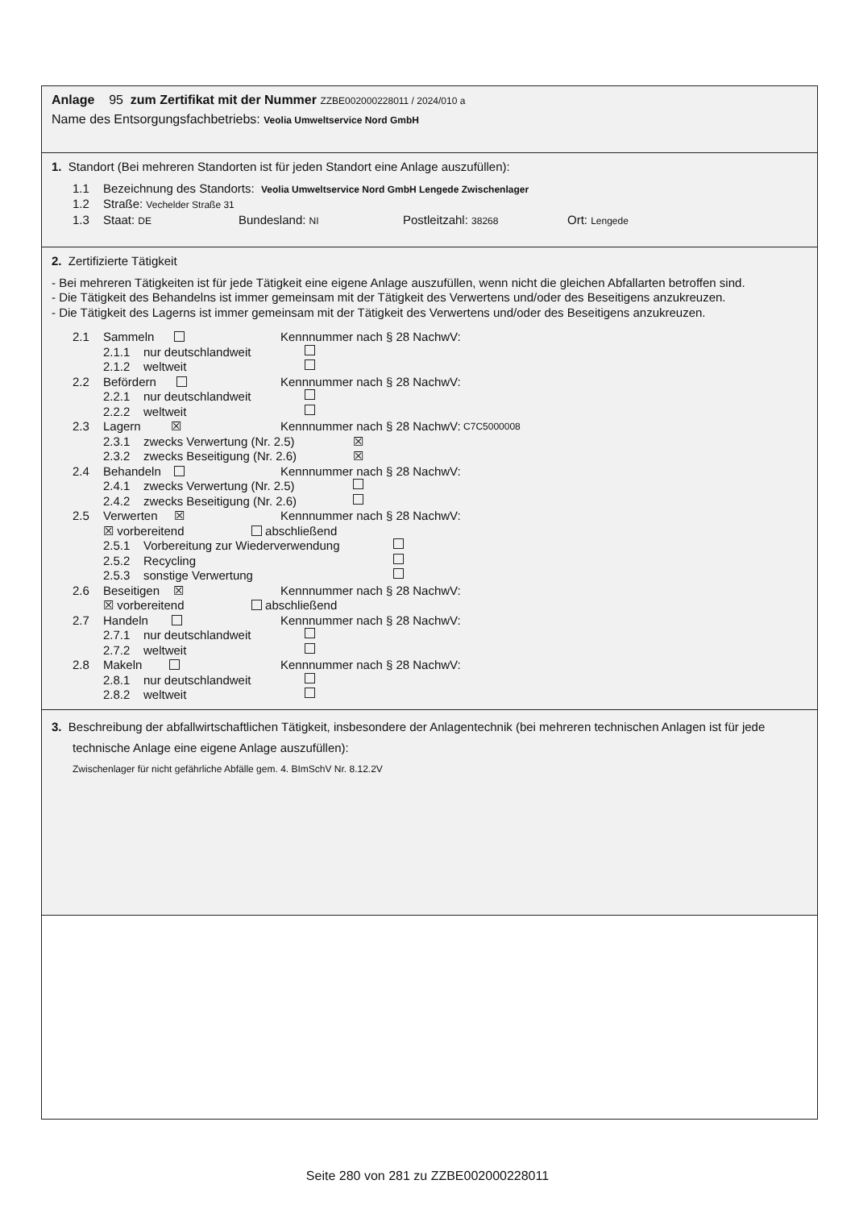Anlage 95 zum Zertifikat mit der Nummer ZZBE002000228011 / 2024/010 a
Name des Entsorgungsfachbetriebs: Veolia Umweltservice Nord GmbH
1. Standort (Bei mehreren Standorten ist für jeden Standort eine Anlage auszufüllen):
1.1 Bezeichnung des Standorts: Veolia Umweltservice Nord GmbH Lengede Zwischenlager
1.2 Straße: Vechelder Straße 31
1.3 Staat: DE Bundesland: NI Postleitzahl: 38268 Ort: Lengede
2. Zertifizierte Tätigkeit
- Bei mehreren Tätigkeiten ist für jede Tätigkeit eine eigene Anlage auszufüllen, wenn nicht die gleichen Abfallarten betroffen sind.
- Die Tätigkeit des Behandelns ist immer gemeinsam mit der Tätigkeit des Verwertens und/oder des Beseitigens anzukreuzen.
- Die Tätigkeit des Lagerns ist immer gemeinsam mit der Tätigkeit des Verwertens und/oder des Beseitigens anzukreuzen.
2.1 Sammeln Kennnummer nach § 28 NachwV:
2.1.1 nur deutschlandweit
2.1.2 weltweit
2.2 Befördern Kennnummer nach § 28 NachwV:
2.2.1 nur deutschlandweit
2.2.2 weltweit
2.3 Lagern ☒ Kennnummer nach § 28 NachwV: C7C5000008
2.3.1 zwecks Verwertung (Nr. 2.5) ☒
2.3.2 zwecks Beseitigung (Nr. 2.6) ☒
2.4 Behandeln Kennnummer nach § 28 NachwV:
2.4.1 zwecks Verwertung (Nr. 2.5)
2.4.2 zwecks Beseitigung (Nr. 2.6)
2.5 Verwerten ☒ Kennnummer nach § 28 NachwV:
☒ vorbereitend abschließend
2.5.1 Vorbereitung zur Wiederverwendung
2.5.2 Recycling
2.5.3 sonstige Verwertung
2.6 Beseitigen ☒ Kennnummer nach § 28 NachwV:
☒ vorbereitend abschließend
2.7 Handeln Kennnummer nach § 28 NachwV:
2.7.1 nur deutschlandweit
2.7.2 weltweit
2.8 Makeln Kennnummer nach § 28 NachwV:
2.8.1 nur deutschlandweit
2.8.2 weltweit
3. Beschreibung der abfallwirtschaftlichen Tätigkeit, insbesondere der Anlagentechnik (bei mehreren technischen Anlagen ist für jede technische Anlage eine eigene Anlage auszufüllen):
Zwischenlager für nicht gefährliche Abfälle gem. 4. BImSchV Nr. 8.12.2V
Seite 280 von 281 zu ZZBE002000228011